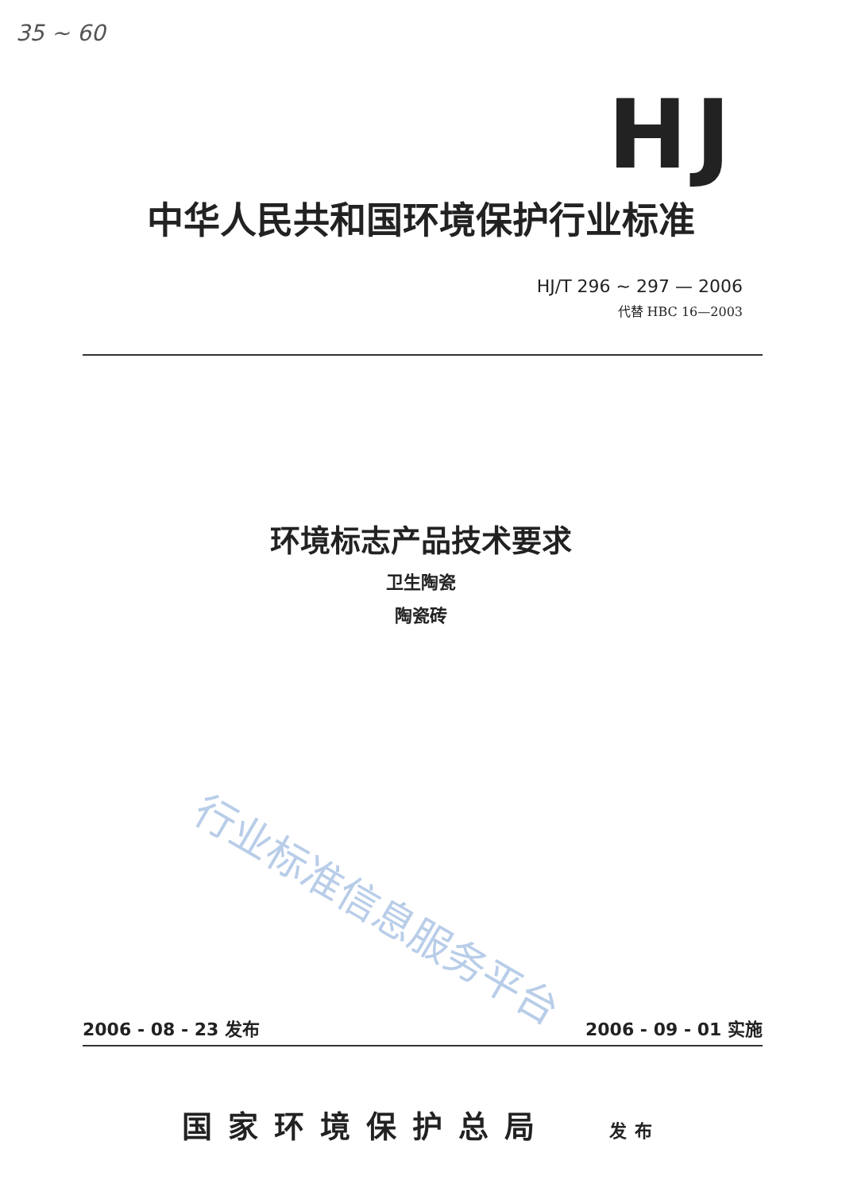35 ~ 60
HJ
中华人民共和国环境保护行业标准
HJ/T 296 ~ 297 — 2006
代替 HBC 16—2003
环境标志产品技术要求
卫生陶瓷
陶瓷砖
行业标准信息服务平台
2006 - 08 - 23 发布 2006 - 09 - 01 实施
国家环境保护总局 发布